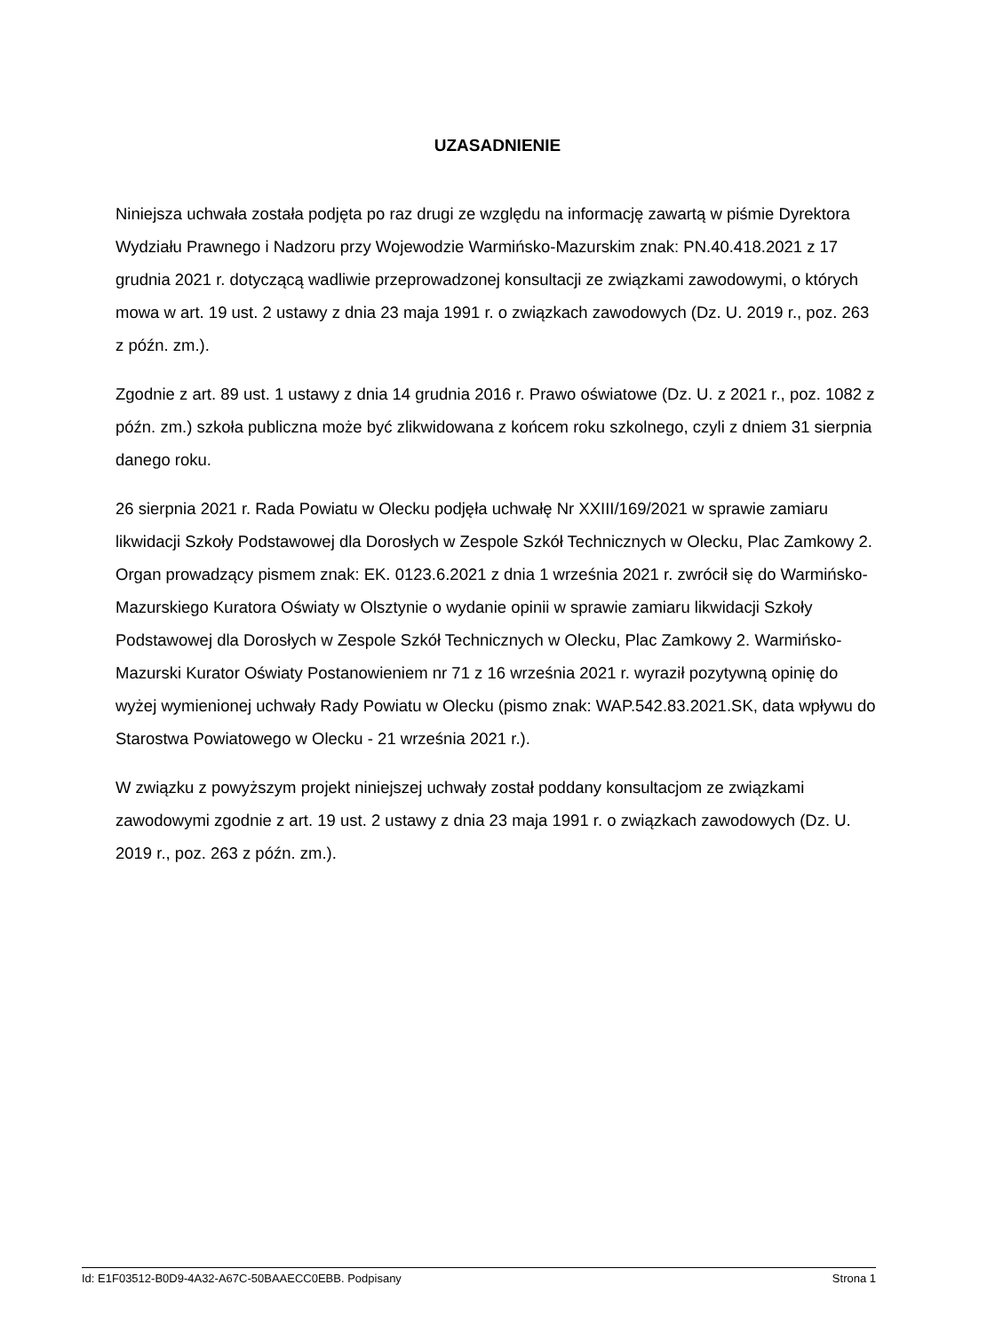UZASADNIENIE
Niniejsza uchwała została podjęta po raz drugi ze względu na informację zawartą w piśmie Dyrektora Wydziału Prawnego i Nadzoru przy Wojewodzie Warmińsko-Mazurskim znak: PN.40.418.2021 z 17 grudnia 2021 r. dotyczącą wadliwie przeprowadzonej konsultacji ze związkami zawodowymi, o których mowa w art. 19 ust. 2 ustawy z dnia 23 maja 1991 r. o związkach zawodowych (Dz. U. 2019 r., poz. 263 z późn. zm.).
Zgodnie z art. 89 ust. 1 ustawy z dnia 14 grudnia 2016 r. Prawo oświatowe (Dz. U. z 2021 r., poz. 1082 z późn. zm.) szkoła publiczna może być zlikwidowana z końcem roku szkolnego, czyli z dniem 31 sierpnia danego roku.
26 sierpnia 2021 r. Rada Powiatu w Olecku podjęła uchwałę Nr XXIII/169/2021 w sprawie zamiaru likwidacji Szkoły Podstawowej dla Dorosłych w Zespole Szkół Technicznych w Olecku, Plac Zamkowy 2. Organ prowadzący pismem znak: EK. 0123.6.2021 z dnia 1 września 2021 r. zwrócił się do Warmińsko-Mazurskiego Kuratora Oświaty w Olsztynie o wydanie opinii w sprawie zamiaru likwidacji Szkoły Podstawowej dla Dorosłych w Zespole Szkół Technicznych w Olecku, Plac Zamkowy 2. Warmińsko-Mazurski Kurator Oświaty Postanowieniem nr 71 z 16 września 2021 r. wyraził pozytywną opinię do wyżej wymienionej uchwały Rady Powiatu w Olecku (pismo znak: WAP.542.83.2021.SK, data wpływu do Starostwa Powiatowego w Olecku - 21 września 2021 r.).
W związku z powyższym projekt niniejszej uchwały został poddany konsultacjom ze związkami zawodowymi zgodnie z art. 19 ust. 2 ustawy z dnia 23 maja 1991 r. o związkach zawodowych (Dz. U. 2019 r., poz. 263 z późn. zm.).
Id: E1F03512-B0D9-4A32-A67C-50BAAECC0EBB. Podpisany Strona 1